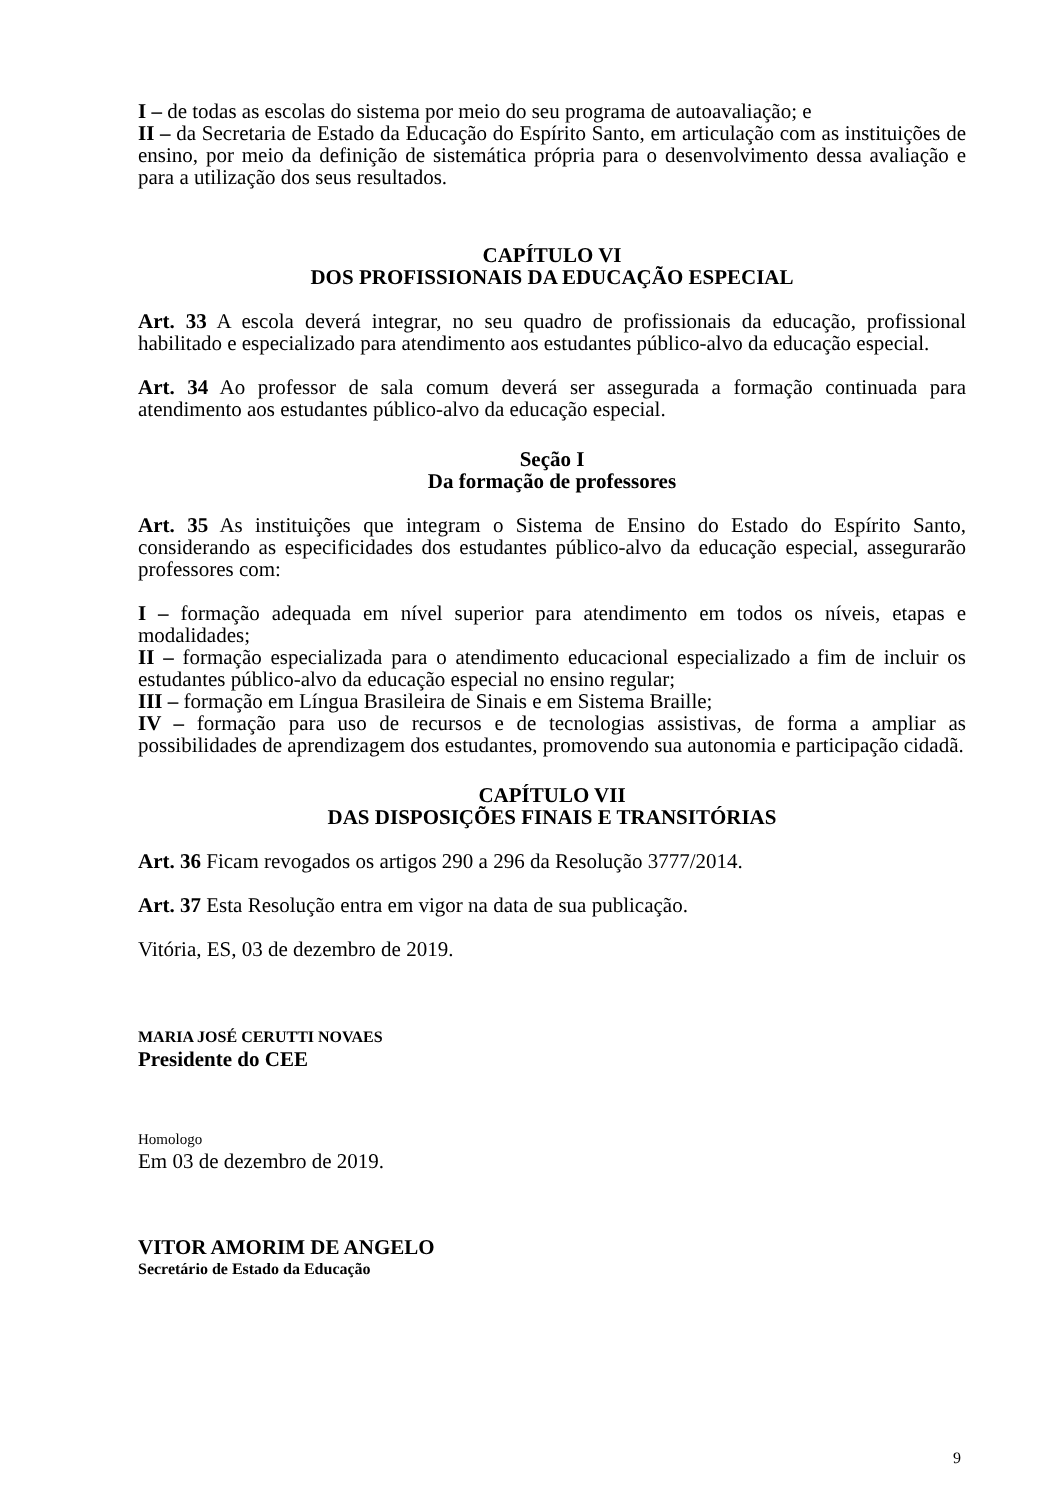I – de todas as escolas do sistema por meio do seu programa de autoavaliação; e
II – da Secretaria de Estado da Educação do Espírito Santo, em articulação com as instituições de ensino, por meio da definição de sistemática própria para o desenvolvimento dessa avaliação e para a utilização dos seus resultados.
CAPÍTULO VI
DOS PROFISSIONAIS DA EDUCAÇÃO ESPECIAL
Art. 33 A escola deverá integrar, no seu quadro de profissionais da educação, profissional habilitado e especializado para atendimento aos estudantes público-alvo da educação especial.
Art. 34 Ao professor de sala comum deverá ser assegurada a formação continuada para atendimento aos estudantes público-alvo da educação especial.
Seção I
Da formação de professores
Art. 35 As instituições que integram o Sistema de Ensino do Estado do Espírito Santo, considerando as especificidades dos estudantes público-alvo da educação especial, assegurarão professores com:
I – formação adequada em nível superior para atendimento em todos os níveis, etapas e modalidades;
II – formação especializada para o atendimento educacional especializado a fim de incluir os estudantes público-alvo da educação especial no ensino regular;
III – formação em Língua Brasileira de Sinais e em Sistema Braille;
IV – formação para uso de recursos e de tecnologias assistivas, de forma a ampliar as possibilidades de aprendizagem dos estudantes, promovendo sua autonomia e participação cidadã.
CAPÍTULO VII
DAS DISPOSIÇÕES FINAIS E TRANSITÓRIAS
Art. 36 Ficam revogados os artigos 290 a 296 da Resolução 3777/2014.
Art. 37 Esta Resolução entra em vigor na data de sua publicação.
Vitória, ES, 03 de dezembro de 2019.
MARIA JOSÉ CERUTTI NOVAES
Presidente do CEE
Homologo
Em 03 de dezembro de 2019.
VITOR AMORIM DE ANGELO
Secretário de Estado da Educação
9